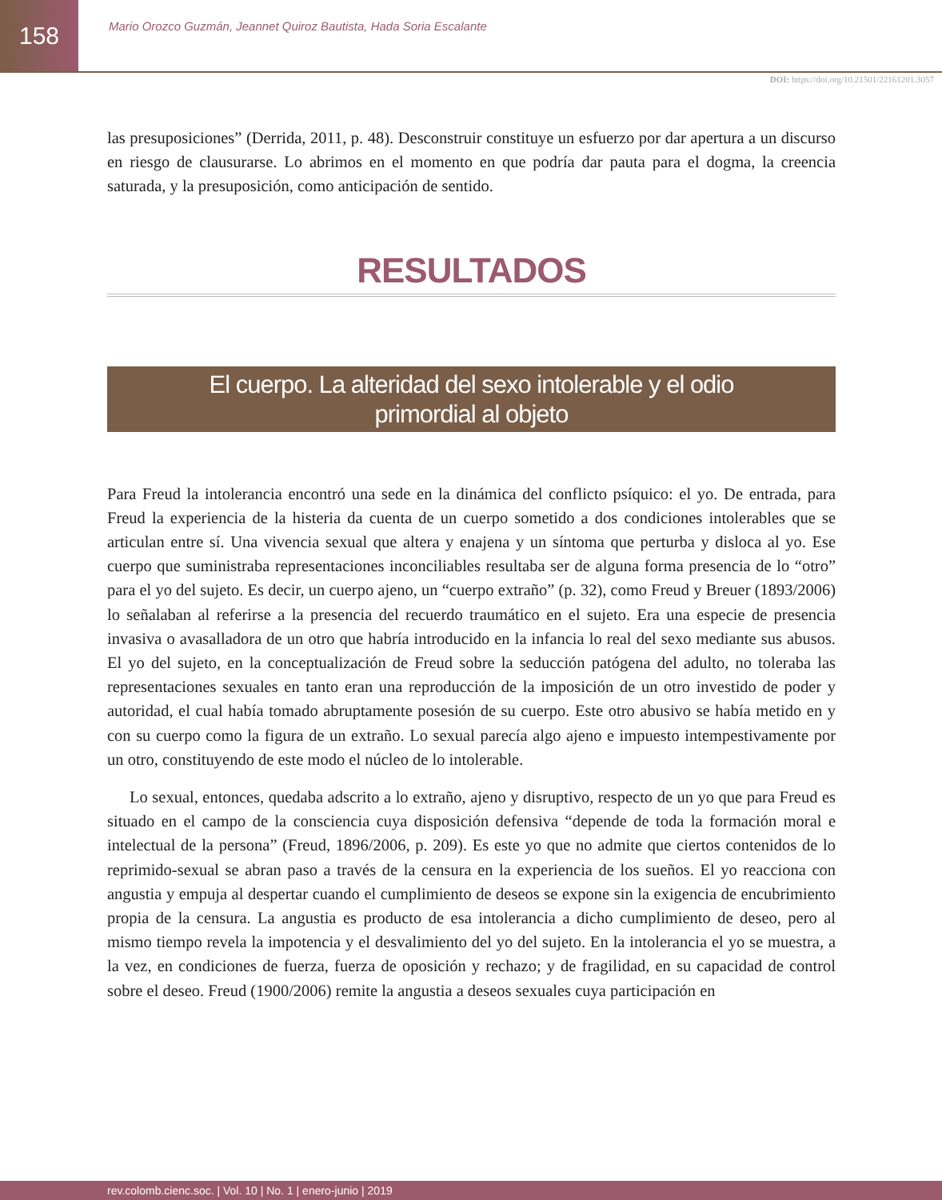158
Mario Orozco Guzmán, Jeannet Quiroz Bautista, Hada Soria Escalante
DOI: https://doi.org/10.21501/22161201.3057
las presuposiciones” (Derrida, 2011, p. 48). Desconstruir constituye un esfuerzo por dar apertura a un discurso en riesgo de clausurarse. Lo abrimos en el momento en que podría dar pauta para el dogma, la creencia saturada, y la presuposición, como anticipación de sentido.
RESULTADOS
El cuerpo. La alteridad del sexo intolerable y el odio primordial al objeto
Para Freud la intolerancia encontró una sede en la dinámica del conflicto psíquico: el yo. De entrada, para Freud la experiencia de la histeria da cuenta de un cuerpo sometido a dos condiciones intolerables que se articulan entre sí. Una vivencia sexual que altera y enajena y un síntoma que perturba y disloca al yo. Ese cuerpo que suministraba representaciones inconciliables resultaba ser de alguna forma presencia de lo “otro” para el yo del sujeto. Es decir, un cuerpo ajeno, un “cuerpo extraño” (p. 32), como Freud y Breuer (1893/2006) lo señalaban al referirse a la presencia del recuerdo traumático en el sujeto. Era una especie de presencia invasiva o avasalladora de un otro que habría introducido en la infancia lo real del sexo mediante sus abusos. El yo del sujeto, en la conceptualización de Freud sobre la seducción patógena del adulto, no toleraba las representaciones sexuales en tanto eran una reproducción de la imposición de un otro investido de poder y autoridad, el cual había tomado abruptamente posesión de su cuerpo. Este otro abusivo se había metido en y con su cuerpo como la figura de un extraño. Lo sexual parecía algo ajeno e impuesto intempestivamente por un otro, constituyendo de este modo el núcleo de lo intolerable.
Lo sexual, entonces, quedaba adscrito a lo extraño, ajeno y disruptivo, respecto de un yo que para Freud es situado en el campo de la consciencia cuya disposición defensiva “depende de toda la formación moral e intelectual de la persona” (Freud, 1896/2006, p. 209). Es este yo que no admite que ciertos contenidos de lo reprimido-sexual se abran paso a través de la censura en la experiencia de los sueños. El yo reacciona con angustia y empuja al despertar cuando el cumplimiento de deseos se expone sin la exigencia de encubrimiento propia de la censura. La angustia es producto de esa intolerancia a dicho cumplimiento de deseo, pero al mismo tiempo revela la impotencia y el desvalimiento del yo del sujeto. En la intolerancia el yo se muestra, a la vez, en condiciones de fuerza, fuerza de oposición y rechazo; y de fragilidad, en su capacidad de control sobre el deseo. Freud (1900/2006) remite la angustia a deseos sexuales cuya participación en
rev.colomb.cienc.soc. | Vol. 10 | No. 1 | enero-junio | 2019